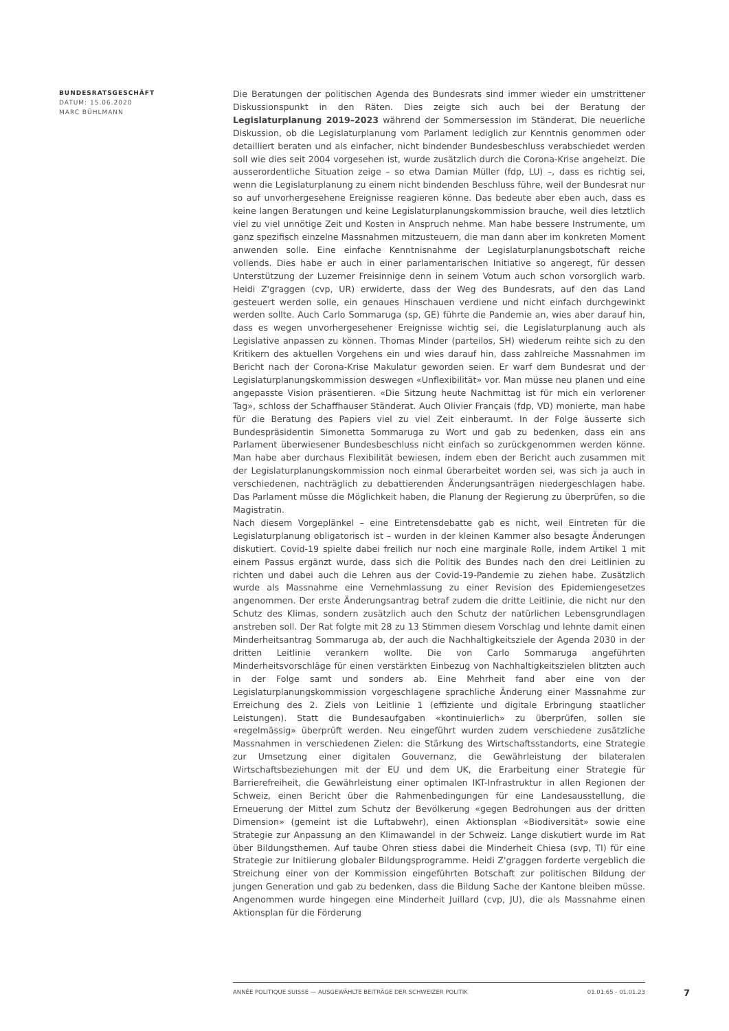BUNDESRATSGESCHÄFT
DATUM: 15.06.2020
MARC BÜHLMANN
Die Beratungen der politischen Agenda des Bundesrats sind immer wieder ein umstrittener Diskussionspunkt in den Räten. Dies zeigte sich auch bei der Beratung der Legislaturplanung 2019–2023 während der Sommersession im Ständerat. Die neuerliche Diskussion, ob die Legislaturplanung vom Parlament lediglich zur Kenntnis genommen oder detailliert beraten und als einfacher, nicht bindender Bundesbeschluss verabschiedet werden soll wie dies seit 2004 vorgesehen ist, wurde zusätzlich durch die Corona-Krise angeheizt. Die ausserordentliche Situation zeige – so etwa Damian Müller (fdp, LU) –, dass es richtig sei, wenn die Legislaturplanung zu einem nicht bindenden Beschluss führe, weil der Bundesrat nur so auf unvorhergesehene Ereignisse reagieren könne. Das bedeute aber eben auch, dass es keine langen Beratungen und keine Legislaturplanungskommission brauche, weil dies letztlich viel zu viel unnötige Zeit und Kosten in Anspruch nehme. Man habe bessere Instrumente, um ganz spezifisch einzelne Massnahmen mitzusteuern, die man dann aber im konkreten Moment anwenden solle. Eine einfache Kenntnisnahme der Legislaturplanungsbotschaft reiche vollends. Dies habe er auch in einer parlamentarischen Initiative so angeregt, für dessen Unterstützung der Luzerner Freisinnige denn in seinem Votum auch schon vorsorglich warb. Heidi Z'graggen (cvp, UR) erwiderte, dass der Weg des Bundesrats, auf den das Land gesteuert werden solle, ein genaues Hinschauen verdiene und nicht einfach durchgewinkt werden sollte. Auch Carlo Sommaruga (sp, GE) führte die Pandemie an, wies aber darauf hin, dass es wegen unvorhergesehener Ereignisse wichtig sei, die Legislaturplanung auch als Legislative anpassen zu können. Thomas Minder (parteilos, SH) wiederum reihte sich zu den Kritikern des aktuellen Vorgehens ein und wies darauf hin, dass zahlreiche Massnahmen im Bericht nach der Corona-Krise Makulatur geworden seien. Er warf dem Bundesrat und der Legislaturplanungskommission deswegen «Unflexibilität» vor. Man müsse neu planen und eine angepasste Vision präsentieren. «Die Sitzung heute Nachmittag ist für mich ein verlorener Tag», schloss der Schaffhauser Ständerat. Auch Olivier Français (fdp, VD) monierte, man habe für die Beratung des Papiers viel zu viel Zeit einberaumt. In der Folge äusserte sich Bundespräsidentin Simonetta Sommaruga zu Wort und gab zu bedenken, dass ein ans Parlament überwiesener Bundesbeschluss nicht einfach so zurückgenommen werden könne. Man habe aber durchaus Flexibilität bewiesen, indem eben der Bericht auch zusammen mit der Legislaturplanungskommission noch einmal überarbeitet worden sei, was sich ja auch in verschiedenen, nachträglich zu debattierenden Änderungsanträgen niedergeschlagen habe. Das Parlament müsse die Möglichkeit haben, die Planung der Regierung zu überprüfen, so die Magistratin.
Nach diesem Vorgeplänkel – eine Eintretensdebatte gab es nicht, weil Eintreten für die Legislaturplanung obligatorisch ist – wurden in der kleinen Kammer also besagte Änderungen diskutiert. Covid-19 spielte dabei freilich nur noch eine marginale Rolle, indem Artikel 1 mit einem Passus ergänzt wurde, dass sich die Politik des Bundes nach den drei Leitlinien zu richten und dabei auch die Lehren aus der Covid-19-Pandemie zu ziehen habe. Zusätzlich wurde als Massnahme eine Vernehmlassung zu einer Revision des Epidemiengesetzes angenommen. Der erste Änderungsantrag betraf zudem die dritte Leitlinie, die nicht nur den Schutz des Klimas, sondern zusätzlich auch den Schutz der natürlichen Lebensgrundlagen anstreben soll. Der Rat folgte mit 28 zu 13 Stimmen diesem Vorschlag und lehnte damit einen Minderheitsantrag Sommaruga ab, der auch die Nachhaltigkeitsziele der Agenda 2030 in der dritten Leitlinie verankern wollte. Die von Carlo Sommaruga angeführten Minderheitsvorschläge für einen verstärkten Einbezug von Nachhaltigkeitszielen blitzten auch in der Folge samt und sonders ab. Eine Mehrheit fand aber eine von der Legislaturplanungskommission vorgeschlagene sprachliche Änderung einer Massnahme zur Erreichung des 2. Ziels von Leitlinie 1 (effiziente und digitale Erbringung staatlicher Leistungen). Statt die Bundesaufgaben «kontinuierlich» zu überprüfen, sollen sie «regelmässig» überprüft werden. Neu eingeführt wurden zudem verschiedene zusätzliche Massnahmen in verschiedenen Zielen: die Stärkung des Wirtschaftsstandorts, eine Strategie zur Umsetzung einer digitalen Gouvernanz, die Gewährleistung der bilateralen Wirtschaftsbeziehungen mit der EU und dem UK, die Erarbeitung einer Strategie für Barrierefreiheit, die Gewährleistung einer optimalen IKT-Infrastruktur in allen Regionen der Schweiz, einen Bericht über die Rahmenbedingungen für eine Landesausstellung, die Erneuerung der Mittel zum Schutz der Bevölkerung «gegen Bedrohungen aus der dritten Dimension» (gemeint ist die Luftabwehr), einen Aktionsplan «Biodiversität» sowie eine Strategie zur Anpassung an den Klimawandel in der Schweiz. Lange diskutiert wurde im Rat über Bildungsthemen. Auf taube Ohren stiess dabei die Minderheit Chiesa (svp, TI) für eine Strategie zur Initiierung globaler Bildungsprogramme. Heidi Z'graggen forderte vergeblich die Streichung einer von der Kommission eingeführten Botschaft zur politischen Bildung der jungen Generation und gab zu bedenken, dass die Bildung Sache der Kantone bleiben müsse. Angenommen wurde hingegen eine Minderheit Juillard (cvp, JU), die als Massnahme einen Aktionsplan für die Förderung
ANNÉE POLITIQUE SUISSE — AUSGEWÄHLTE BEITRÄGE DER SCHWEIZER POLITIK 01.01.65 - 01.01.23
7